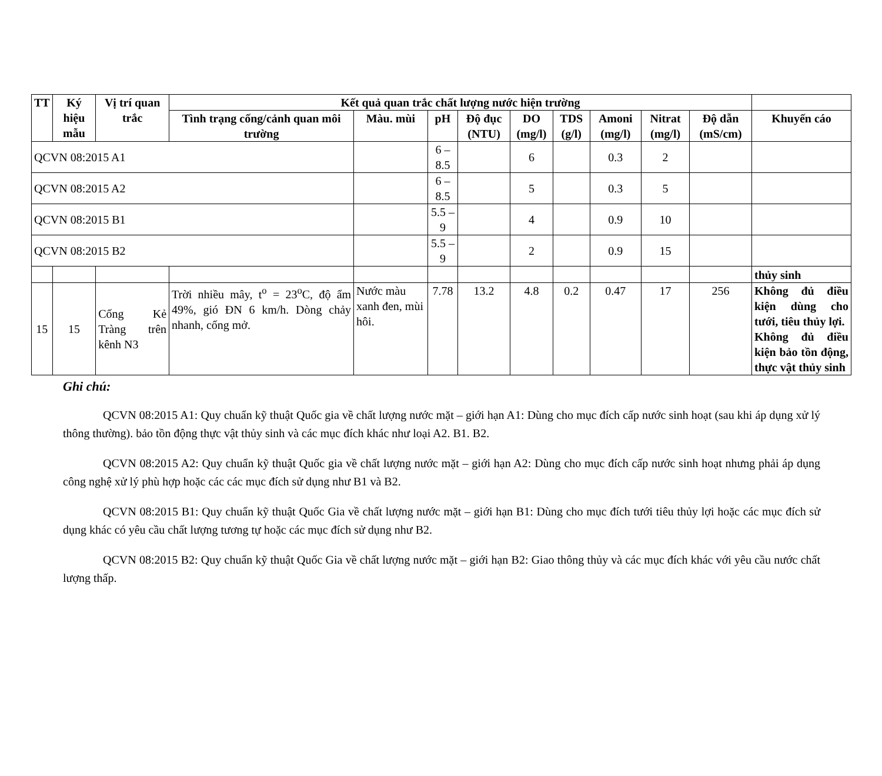| TT | Ký hiệu mẫu | Vị trí quan trắc | Kết quả quan trắc chất lượng nước hiện trường | | | | | | | | | |
| --- | --- | --- | --- | --- | --- | --- | --- | --- | --- | --- | --- | --- |
| | | | Tình trạng cống/cảnh quan môi trường | Màu. mùi | pH | Độ đục (NTU) | DO (mg/l) | TDS (g/l) | Amoni (mg/l) | Nitrat (mg/l) | Độ dẫn (mS/cm) | Khuyến cáo |
| QCVN 08:2015 A1 | | | | | 6 – 8.5 | | 6 | | 0.3 | 2 | | |
| QCVN 08:2015 A2 | | | | | 6 – 8.5 | | 5 | | 0.3 | 5 | | |
| QCVN 08:2015 B1 | | | | | 5.5 – 9 | | 4 | | 0.9 | 10 | | |
| QCVN 08:2015 B2 | | | | | 5.5 – 9 | | 2 | | 0.9 | 15 | | |
| | | | | | | | | | | | | thủy sinh |
| 15 | 15 | Cống Kẻ Tràng trên kênh N3 | Trời nhiều mây, t<sup>o</sup> = 23<sup>o</sup>C, độ ẩm 49%, gió ĐN 6 km/h. Dòng chảy nhanh, cống mở. | Nước màu xanh đen, mùi hôi. | 7.78 | 13.2 | 4.8 | 0.2 | 0.47 | 17 | 256 | Không đủ điều kiện dùng cho tưới, tiêu thủy lợi. Không đủ điều kiện bảo tồn động, thực vật thủy sinh |
Ghi chú:
QCVN 08:2015 A1: Quy chuẩn kỹ thuật Quốc gia về chất lượng nước mặt – giới hạn A1: Dùng cho mục đích cấp nước sinh hoạt (sau khi áp dụng xử lý thông thường). bảo tồn động thực vật thủy sinh và các mục đích khác như loại A2. B1. B2.
QCVN 08:2015 A2: Quy chuẩn kỹ thuật Quốc gia về chất lượng nước mặt – giới hạn A2: Dùng cho mục đích cấp nước sinh hoạt nhưng phải áp dụng công nghệ xử lý phù hợp hoặc các các mục đích sử dụng như B1 và B2.
QCVN 08:2015 B1: Quy chuẩn kỹ thuật Quốc Gia về chất lượng nước mặt – giới hạn B1: Dùng cho mục đích tưới tiêu thủy lợi hoặc các mục đích sử dụng khác có yêu cầu chất lượng tương tự hoặc các mục đích sử dụng như B2.
QCVN 08:2015 B2: Quy chuẩn kỹ thuật Quốc Gia về chất lượng nước mặt – giới hạn B2: Giao thông thủy và các mục đích khác với yêu cầu nước chất lượng thấp.